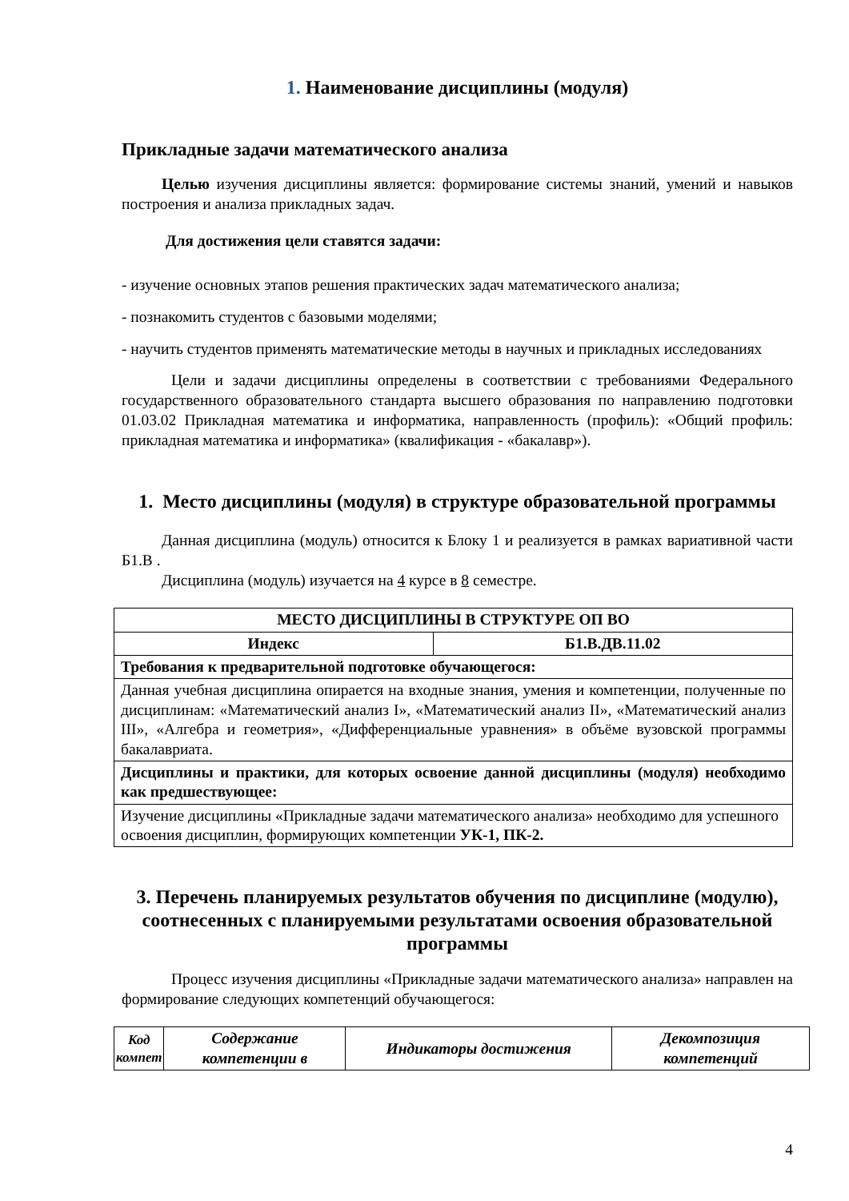1. Наименование дисциплины (модуля)
Прикладные задачи математического анализа
Целью изучения дисциплины является: формирование системы знаний, умений и навыков построения и анализа прикладных задач.
Для достижения цели ставятся задачи:
- изучение основных этапов решения практических задач математического анализа;
- познакомить студентов с базовыми моделями;
- научить студентов применять математические методы в научных и прикладных исследованиях
Цели и задачи дисциплины определены в соответствии с требованиями Федерального государственного образовательного стандарта высшего образования по направлению подготовки 01.03.02 Прикладная математика и информатика, направленность (профиль): «Общий профиль: прикладная математика и информатика» (квалификация - «бакалавр»).
1. Место дисциплины (модуля) в структуре образовательной программы
Данная дисциплина (модуль) относится к Блоку 1 и реализуется в рамках вариативной части Б1.В .
Дисциплина (модуль) изучается на 4 курсе в 8 семестре.
| МЕСТО ДИСЦИПЛИНЫ В СТРУКТУРЕ ОП ВО | |
| --- | --- |
| Индекс | Б1.В.ДВ.11.02 |
| Требования к предварительной подготовке обучающегося: | |
| Данная учебная дисциплина опирается на входные знания, умения и компетенции, полученные по дисциплинам: «Математический анализ I», «Математический анализ II», «Математический анализ III», «Алгебра и геометрия», «Дифференциальные уравнения» в объёме вузовской программы бакалавриата. | |
| Дисциплины и практики, для которых освоение данной дисциплины (модуля) необходимо как предшествующее: | |
| Изучение дисциплины «Прикладные задачи математического анализа» необходимо для успешного освоения дисциплин, формирующих компетенции УК-1, ПК-2. | |
3. Перечень планируемых результатов обучения по дисциплине (модулю), соотнесенных с планируемыми результатами освоения образовательной программы
Процесс изучения дисциплины «Прикладные задачи математического анализа» направлен на формирование следующих компетенций обучающегося:
| Код компет | Содержание компетенции в | Индикаторы достижения | Декомпозиция компетенций |
| --- | --- | --- | --- |
4